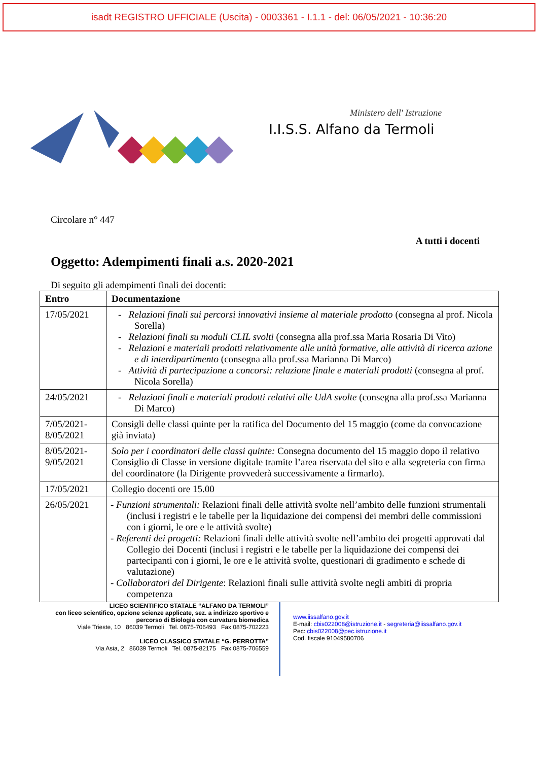isadt REGISTRO UFFICIALE (Uscita) - 0003361 - I.1.1 - del: 06/05/2021 - 10:36:20
Ministero dell' Istruzione
I.I.S.S. Alfano da Termoli
Circolare n° 447
A tutti i docenti
Oggetto: Adempimenti finali a.s. 2020-2021
Di seguito gli adempimenti finali dei docenti:
| Entro | Documentazione |
| --- | --- |
| 17/05/2021 | - Relazioni finali sui percorsi innovativi insieme al materiale prodotto (consegna al prof. Nicola Sorella) - Relazioni finali su moduli CLIL svolti (consegna alla prof.ssa Maria Rosaria Di Vito) - Relazioni e materiali prodotti relativamente alle unità formative, alle attività di ricerca azione e di interdipartimento (consegna alla prof.ssa Marianna Di Marco) - Attività di partecipazione a concorsi: relazione finale e materiali prodotti (consegna al prof. Nicola Sorella) |
| 24/05/2021 | - Relazioni finali e materiali prodotti relativi alle UdA svolte (consegna alla prof.ssa Marianna Di Marco) |
| 7/05/2021- 8/05/2021 | Consigli delle classi quinte per la ratifica del Documento del 15 maggio (come da convocazione già inviata) |
| 8/05/2021- 9/05/2021 | Solo per i coordinatori delle classi quinte: Consegna documento del 15 maggio dopo il relativo Consiglio di Classe in versione digitale tramite l’area riservata del sito e alla segreteria con firma del coordinatore (la Dirigente provvederà successivamente a firmarlo). |
| 17/05/2021 | Collegio docenti ore 15.00 |
| 26/05/2021 | - Funzioni strumentali: Relazioni finali delle attività svolte nell’ambito delle funzioni strumentali (inclusi i registri e le tabelle per la liquidazione dei compensi dei membri delle commissioni con i giorni, le ore e le attività svolte) - Referenti dei progetti: Relazioni finali delle attività svolte nell’ambito dei progetti approvati dal Collegio dei Docenti (inclusi i registri e le tabelle per la liquidazione dei compensi dei partecipanti con i giorni, le ore e le attività svolte, questionari di gradimento e schede di valutazione) - Collaboratori del Dirigente : Relazioni finali sulle attività svolte negli ambiti di propria competenza |
LICEO SCIENTIFICO STATALE “ALFANO DA TERMOLI”
con liceo scientifico, opzione scienze applicate, sez. a indirizzo sportivo e
percorso di Biologia con curvatura biomedica
Viale Trieste, 10 86039 Termoli Tel. 0875-706493 Fax 0875-702223
LICEO CLASSICO STATALE “G. PERROTTA”
Via Asia, 2 86039 Termoli Tel. 0875-82175 Fax 0875-706559
www.iissalfano.gov.it
E-mail: cbis022008@istruzione.it - segreteria@iissalfano.gov.it
Pec: cbis022008@pec.istruzione.it
Cod. fiscale 91049580706